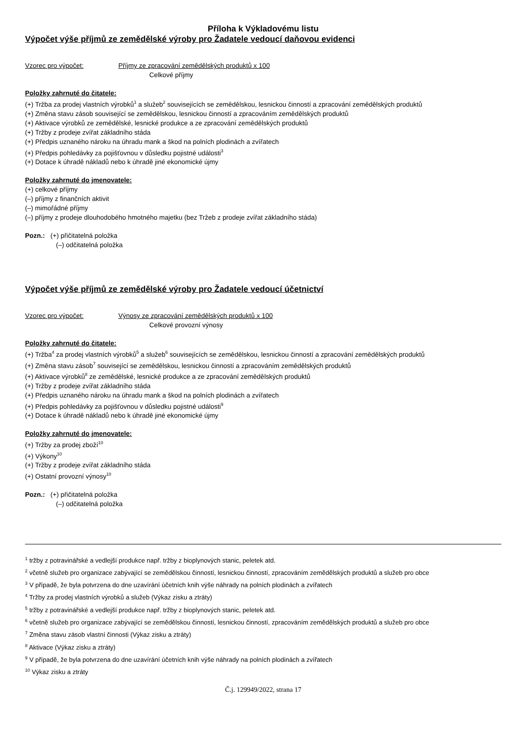Příloha k Výkladovému listu
Výpočet výše příjmů ze zemědělské výroby pro Žadatele vedoucí daňovou evidenci
Vzorec pro výpočet: Příjmy ze zpracování zemědělských produktů x 100
Celkové příjmy
Položky zahrnuté do čitatele:
(+) Tržba za prodej vlastních výrobků<sup>1</sup> a služeb<sup>2</sup> souvisejících se zemědělskou, lesnickou činností a zpracování zemědělských produktů
(+) Změna stavu zásob související se zemědělskou, lesnickou činností a zpracováním zemědělských produktů
(+) Aktivace výrobků ze zemědělské, lesnické produkce a ze zpracování zemědělských produktů
(+) Tržby z prodeje zvířat základního stáda
(+) Předpis uznaného nároku na úhradu mank a škod na polních plodinách a zvířatech
(+) Předpis pohledávky za pojišťovnou v důsledku pojistné události<sup>3</sup>
(+) Dotace k úhradě nákladů nebo k úhradě jiné ekonomické újmy
Položky zahrnuté do jmenovatele:
(+) celkové příjmy
(–) příjmy z finančních aktivit
(–) mimořádné příjmy
(–) příjmy z prodeje dlouhodobého hmotného majetku (bez Tržeb z prodeje zvířat základního stáda)
Pozn.: (+) přičitatelná položka
(–) odčitatelná položka
Výpočet výše příjmů ze zemědělské výroby pro Žadatele vedoucí účetnictví
Vzorec pro výpočet: Výnosy ze zpracování zemědělských produktů x 100
Celkové provozní výnosy
Položky zahrnuté do čitatele:
(+) Tržba<sup>4</sup> za prodej vlastních výrobků<sup>5</sup> a služeb<sup>6</sup> souvisejících se zemědělskou, lesnickou činností a zpracování zemědělských produktů
(+) Změna stavu zásob<sup>7</sup> související se zemědělskou, lesnickou činností a zpracováním zemědělských produktů
(+) Aktivace výrobků<sup>8</sup> ze zemědělské, lesnické produkce a ze zpracování zemědělských produktů
(+) Tržby z prodeje zvířat základního stáda
(+) Předpis uznaného nároku na úhradu mank a škod na polních plodinách a zvířatech
(+) Předpis pohledávky za pojišťovnou v důsledku pojistné události<sup>9</sup>
(+) Dotace k úhradě nákladů nebo k úhradě jiné ekonomické újmy
Položky zahrnuté do jmenovatele:
(+) Tržby za prodej zboží<sup>10</sup>
(+) Výkony<sup>10</sup>
(+) Tržby z prodeje zvířat základního stáda
(+) Ostatní provozní výnosy<sup>10</sup>
Pozn.: (+) přičitatelná položka
(–) odčitatelná položka
<sup>1</sup> tržby z potravinářské a vedlejší produkce např. tržby z bioplynových stanic, peletek atd.
<sup>2</sup> včetně služeb pro organizace zabývající se zemědělskou činností, lesnickou činností, zpracováním zemědělských produktů a služeb pro obce
<sup>3</sup> V případě, že byla potvrzena do dne uzavírání účetních knih výše náhrady na polních plodinách a zvířatech
<sup>4</sup> Tržby za prodej vlastních výrobků a služeb (Výkaz zisku a ztráty)
<sup>5</sup> tržby z potravinářské a vedlejší produkce např. tržby z bioplynových stanic, peletek atd.
<sup>6</sup> včetně služeb pro organizace zabývající se zemědělskou činností, lesnickou činností, zpracováním zemědělských produktů a služeb pro obce
<sup>7</sup> Změna stavu zásob vlastní činnosti (Výkaz zisku a ztráty)
<sup>8</sup> Aktivace (Výkaz zisku a ztráty)
<sup>9</sup> V případě, že byla potvrzena do dne uzavírání účetních knih výše náhrady na polních plodinách a zvířatech
<sup>10</sup> Výkaz zisku a ztráty
Č.j. 129949/2022, strana 17